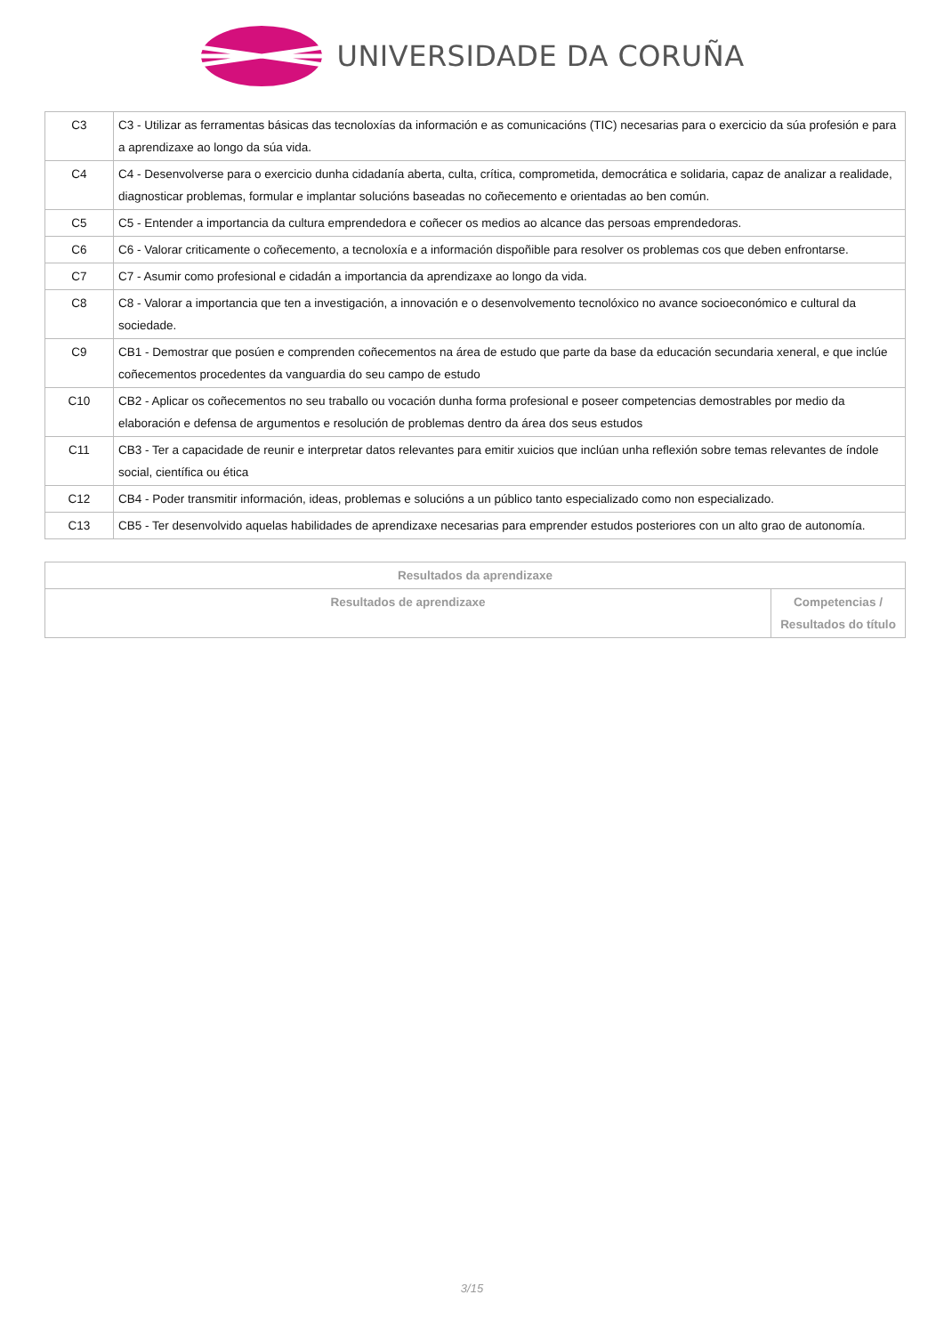UNIVERSIDADE DA CORUÑA
| C3 | C3 - Utilizar as ferramentas básicas das tecnoloxías da información e as comunicacións (TIC) necesarias para o exercicio da súa profesión e para a aprendizaxe ao longo da súa vida. |
| C4 | C4 - Desenvolverse para o exercicio dunha cidadanía aberta, culta, crítica, comprometida, democrática e solidaria, capaz de analizar a realidade, diagnosticar problemas, formular e implantar solucións baseadas no coñecemento e orientadas ao ben común. |
| C5 | C5 - Entender a importancia da cultura emprendedora e coñecer os medios ao alcance das persoas emprendedoras. |
| C6 | C6 - Valorar criticamente o coñecemento, a tecnoloxía e a información dispoñible para resolver os problemas cos que deben enfrontarse. |
| C7 | C7 - Asumir como profesional e cidadán a importancia da aprendizaxe ao longo da vida. |
| C8 | C8 - Valorar a importancia que ten a investigación, a innovación e o desenvolvemento tecnolóxico no avance socioeconómico e cultural da sociedade. |
| C9 | CB1 - Demostrar que posúen e comprenden coñecementos na área de estudo que parte da base da educación secundaria xeneral, e que inclúe coñecementos procedentes da vanguardia do seu campo de estudo |
| C10 | CB2 - Aplicar os coñecementos no seu traballo ou vocación dunha forma profesional e poseer competencias demostrables por medio da elaboración e defensa de argumentos e resolución de problemas dentro da área dos seus estudos |
| C11 | CB3 - Ter a capacidade de reunir e interpretar datos relevantes para emitir xuicios que inclúan unha reflexión sobre temas relevantes de índole social, científica ou ética |
| C12 | CB4 - Poder transmitir información, ideas, problemas e solucións a un público tanto especializado como non especializado. |
| C13 | CB5 - Ter desenvolvido aquelas habilidades de aprendizaxe necesarias para emprender estudos posteriores con un alto grao de autonomía. |
| Resultados da aprendizaxe | |
| --- | --- |
| Resultados de aprendizaxe | Competencias / Resultados do título |
3/15